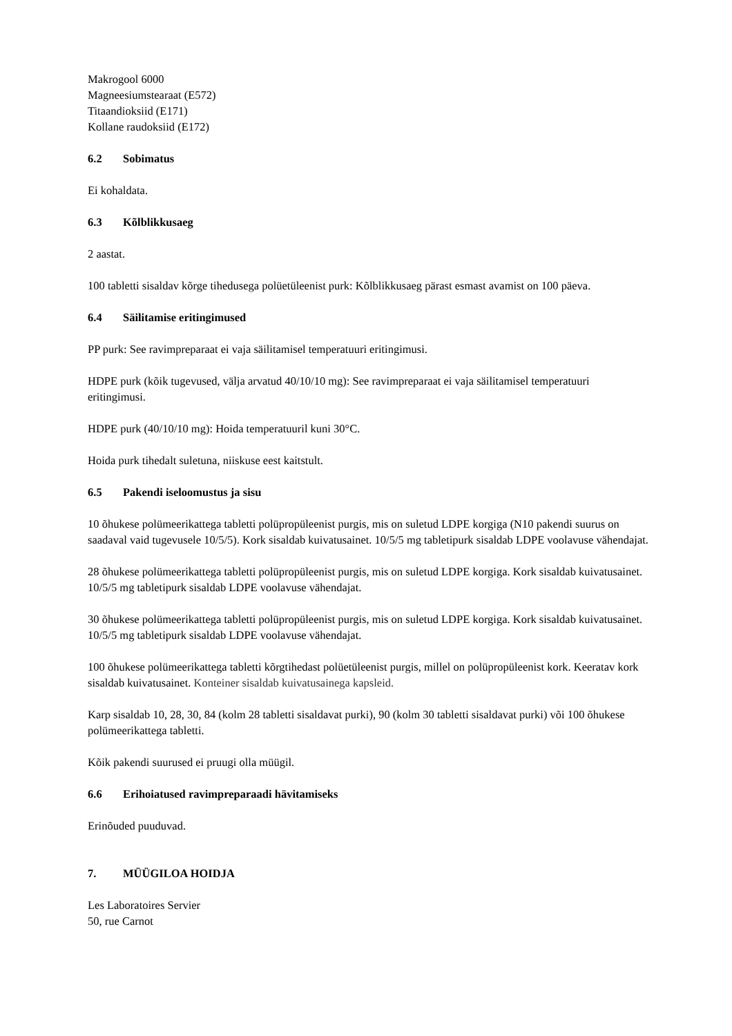Makrogool 6000
Magneesiumstearaat (E572)
Titaandioksiid (E171)
Kollane raudoksiid (E172)
6.2 Sobimatus
Ei kohaldata.
6.3 Kõlblikkusaeg
2 aastat.
100 tabletti sisaldav kõrge tihedusega polüetüleenist purk: Kõlblikkusaeg pärast esmast avamist on 100 päeva.
6.4 Säilitamise eritingimused
PP purk: See ravimpreparaat ei vaja säilitamisel temperatuuri eritingimusi.
HDPE purk (kõik tugevused, välja arvatud 40/10/10 mg): See ravimpreparaat ei vaja säilitamisel temperatuuri eritingimusi.
HDPE purk (40/10/10 mg): Hoida temperatuuril kuni 30°C.
Hoida purk tihedalt suletuna, niiskuse eest kaitstult.
6.5 Pakendi iseloomustus ja sisu
10 õhukese polümeerikattega tabletti polüpropüleenist purgis, mis on suletud LDPE korgiga (N10 pakendi suurus on saadaval vaid tugevusele 10/5/5). Kork sisaldab kuivatusainet. 10/5/5 mg tabletipurk sisaldab LDPE voolavuse vähendajat.
28 õhukese polümeerikattega tabletti polüpropüleenist purgis, mis on suletud LDPE korgiga. Kork sisaldab kuivatusainet. 10/5/5 mg tabletipurk sisaldab LDPE voolavuse vähendajat.
30 õhukese polümeerikattega tabletti polüpropüleenist purgis, mis on suletud LDPE korgiga. Kork sisaldab kuivatusainet. 10/5/5 mg tabletipurk sisaldab LDPE voolavuse vähendajat.
100 õhukese polümeerikattega tabletti kõrgtihedast polüetüleenist purgis, millel on polüpropüleenist kork. Keeratav kork sisaldab kuivatusainet. Konteiner sisaldab kuivatusainega kapsleid.
Karp sisaldab 10, 28, 30, 84 (kolm 28 tabletti sisaldavat purki), 90 (kolm 30 tabletti sisaldavat purki) või 100 õhukese polümeerikattega tabletti.
Kõik pakendi suurused ei pruugi olla müügil.
6.6 Erihoiatused ravimpreparaadi hävitamiseks
Erinõuded puuduvad.
7. MÜÜGILOA HOIDJA
Les Laboratoires Servier
50, rue Carnot